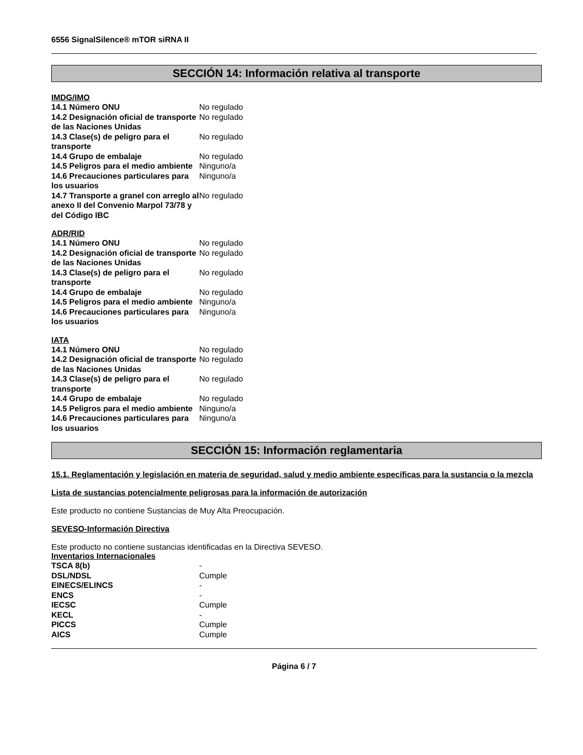6556 SignalSilence® mTOR siRNA II
SECCIÓN 14: Información relativa al transporte
IMDG/IMO
| 14.1 Número ONU | No regulado |
| 14.2 Designación oficial de transporte de las Naciones Unidas | No regulado |
| 14.3 Clase(s) de peligro para el transporte | No regulado |
| 14.4 Grupo de embalaje | No regulado |
| 14.5 Peligros para el medio ambiente | Ninguno/a |
| 14.6 Precauciones particulares para los usuarios | Ninguno/a |
| 14.7 Transporte a granel con arreglo al anexo II del Convenio Marpol 73/78 y del Código IBC | No regulado |
ADR/RID
| 14.1 Número ONU | No regulado |
| 14.2 Designación oficial de transporte de las Naciones Unidas | No regulado |
| 14.3 Clase(s) de peligro para el transporte | No regulado |
| 14.4 Grupo de embalaje | No regulado |
| 14.5 Peligros para el medio ambiente | Ninguno/a |
| 14.6 Precauciones particulares para los usuarios | Ninguno/a |
IATA
| 14.1 Número ONU | No regulado |
| 14.2 Designación oficial de transporte de las Naciones Unidas | No regulado |
| 14.3 Clase(s) de peligro para el transporte | No regulado |
| 14.4 Grupo de embalaje | No regulado |
| 14.5 Peligros para el medio ambiente | Ninguno/a |
| 14.6 Precauciones particulares para los usuarios | Ninguno/a |
SECCIÓN 15: Información reglamentaria
15.1. Reglamentación y legislación en materia de seguridad, salud y medio ambiente específicas para la sustancia o la mezcla
Lista de sustancias potencialmente peligrosas para la información de autorización
Este producto no contiene Sustancias de Muy Alta Preocupación.
SEVESO-Información Directiva
Este producto no contiene sustancias identificadas en la Directiva SEVESO.
Inventarios Internacionales
| TSCA 8(b) | - |
| DSL/NDSL | Cumple |
| EINECS/ELINCS | - |
| ENCS | - |
| IECSC | Cumple |
| KECL | - |
| PICCS | Cumple |
| AICS | Cumple |
Página 6 / 7